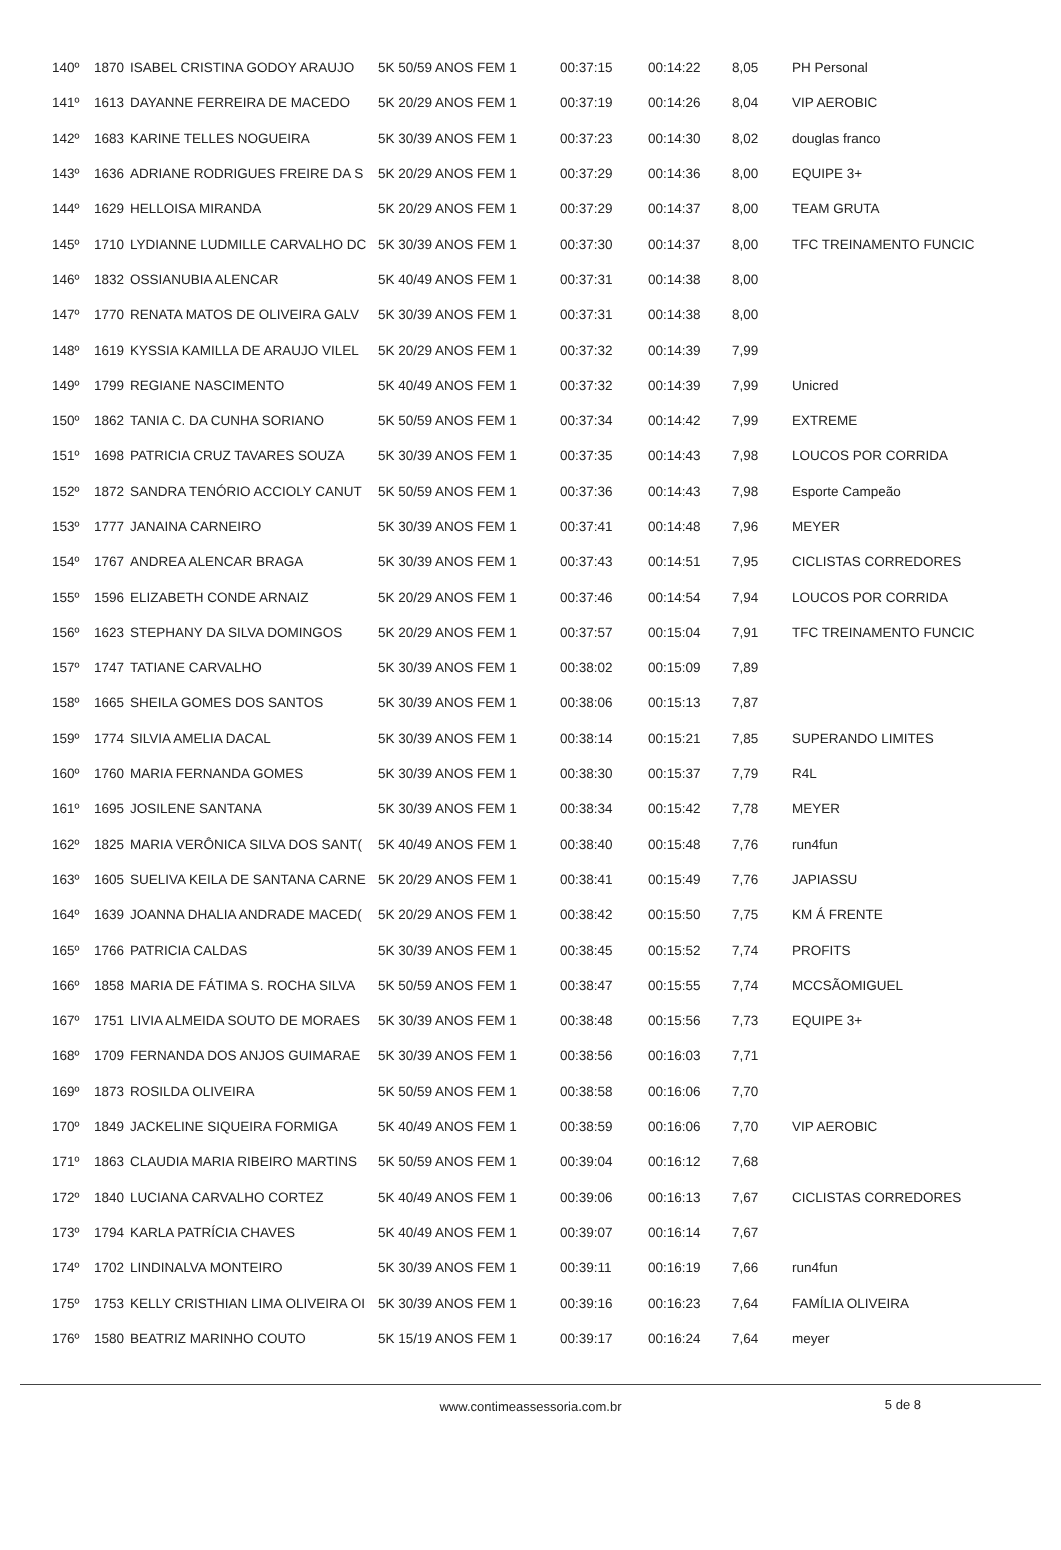| 140º | 1870 | ISABEL CRISTINA GODOY ARAUJO | 5K 50/59 ANOS FEM 1 | 00:37:15 | 00:14:22 | 8,05 | PH Personal |
| 141º | 1613 | DAYANNE FERREIRA DE MACEDO | 5K 20/29 ANOS FEM 1 | 00:37:19 | 00:14:26 | 8,04 | VIP AEROBIC |
| 142º | 1683 | KARINE TELLES NOGUEIRA | 5K 30/39 ANOS FEM 1 | 00:37:23 | 00:14:30 | 8,02 | douglas franco |
| 143º | 1636 | ADRIANE RODRIGUES FREIRE DA S | 5K 20/29 ANOS FEM 1 | 00:37:29 | 00:14:36 | 8,00 | EQUIPE 3+ |
| 144º | 1629 | HELLOISA MIRANDA | 5K 20/29 ANOS FEM 1 | 00:37:29 | 00:14:37 | 8,00 | TEAM GRUTA |
| 145º | 1710 | LYDIANNE LUDMILLE CARVALHO DC | 5K 30/39 ANOS FEM 1 | 00:37:30 | 00:14:37 | 8,00 | TFC TREINAMENTO FUNCIC |
| 146º | 1832 | OSSIANUBIA ALENCAR | 5K 40/49 ANOS FEM 1 | 00:37:31 | 00:14:38 | 8,00 | |
| 147º | 1770 | RENATA MATOS DE OLIVEIRA GALV | 5K 30/39 ANOS FEM 1 | 00:37:31 | 00:14:38 | 8,00 | |
| 148º | 1619 | KYSSIA KAMILLA DE ARAUJO VILEL | 5K 20/29 ANOS FEM 1 | 00:37:32 | 00:14:39 | 7,99 | |
| 149º | 1799 | REGIANE NASCIMENTO | 5K 40/49 ANOS FEM 1 | 00:37:32 | 00:14:39 | 7,99 | Unicred |
| 150º | 1862 | TANIA C. DA CUNHA SORIANO | 5K 50/59 ANOS FEM 1 | 00:37:34 | 00:14:42 | 7,99 | EXTREME |
| 151º | 1698 | PATRICIA CRUZ TAVARES SOUZA | 5K 30/39 ANOS FEM 1 | 00:37:35 | 00:14:43 | 7,98 | LOUCOS POR CORRIDA |
| 152º | 1872 | SANDRA TENÓRIO ACCIOLY CANUT | 5K 50/59 ANOS FEM 1 | 00:37:36 | 00:14:43 | 7,98 | Esporte Campeão |
| 153º | 1777 | JANAINA CARNEIRO | 5K 30/39 ANOS FEM 1 | 00:37:41 | 00:14:48 | 7,96 | MEYER |
| 154º | 1767 | ANDREA ALENCAR BRAGA | 5K 30/39 ANOS FEM 1 | 00:37:43 | 00:14:51 | 7,95 | CICLISTAS CORREDORES |
| 155º | 1596 | ELIZABETH CONDE ARNAIZ | 5K 20/29 ANOS FEM 1 | 00:37:46 | 00:14:54 | 7,94 | LOUCOS POR CORRIDA |
| 156º | 1623 | STEPHANY DA SILVA DOMINGOS | 5K 20/29 ANOS FEM 1 | 00:37:57 | 00:15:04 | 7,91 | TFC TREINAMENTO FUNCIC |
| 157º | 1747 | TATIANE CARVALHO | 5K 30/39 ANOS FEM 1 | 00:38:02 | 00:15:09 | 7,89 | |
| 158º | 1665 | SHEILA GOMES DOS SANTOS | 5K 30/39 ANOS FEM 1 | 00:38:06 | 00:15:13 | 7,87 | |
| 159º | 1774 | SILVIA AMELIA DACAL | 5K 30/39 ANOS FEM 1 | 00:38:14 | 00:15:21 | 7,85 | SUPERANDO LIMITES |
| 160º | 1760 | MARIA FERNANDA GOMES | 5K 30/39 ANOS FEM 1 | 00:38:30 | 00:15:37 | 7,79 | R4L |
| 161º | 1695 | JOSILENE SANTANA | 5K 30/39 ANOS FEM 1 | 00:38:34 | 00:15:42 | 7,78 | MEYER |
| 162º | 1825 | MARIA VERÔNICA SILVA DOS SANT( | 5K 40/49 ANOS FEM 1 | 00:38:40 | 00:15:48 | 7,76 | run4fun |
| 163º | 1605 | SUELIVA KEILA DE SANTANA CARNE | 5K 20/29 ANOS FEM 1 | 00:38:41 | 00:15:49 | 7,76 | JAPIASSU |
| 164º | 1639 | JOANNA DHALIA ANDRADE MACED( | 5K 20/29 ANOS FEM 1 | 00:38:42 | 00:15:50 | 7,75 | KM Á FRENTE |
| 165º | 1766 | PATRICIA CALDAS | 5K 30/39 ANOS FEM 1 | 00:38:45 | 00:15:52 | 7,74 | PROFITS |
| 166º | 1858 | MARIA DE FÁTIMA S. ROCHA SILVA | 5K 50/59 ANOS FEM 1 | 00:38:47 | 00:15:55 | 7,74 | MCCSÃOMIGUEL |
| 167º | 1751 | LIVIA ALMEIDA SOUTO DE MORAES | 5K 30/39 ANOS FEM 1 | 00:38:48 | 00:15:56 | 7,73 | EQUIPE 3+ |
| 168º | 1709 | FERNANDA DOS ANJOS GUIMARAE | 5K 30/39 ANOS FEM 1 | 00:38:56 | 00:16:03 | 7,71 | |
| 169º | 1873 | ROSILDA OLIVEIRA | 5K 50/59 ANOS FEM 1 | 00:38:58 | 00:16:06 | 7,70 | |
| 170º | 1849 | JACKELINE SIQUEIRA FORMIGA | 5K 40/49 ANOS FEM 1 | 00:38:59 | 00:16:06 | 7,70 | VIP AEROBIC |
| 171º | 1863 | CLAUDIA MARIA RIBEIRO MARTINS | 5K 50/59 ANOS FEM 1 | 00:39:04 | 00:16:12 | 7,68 | |
| 172º | 1840 | LUCIANA CARVALHO CORTEZ | 5K 40/49 ANOS FEM 1 | 00:39:06 | 00:16:13 | 7,67 | CICLISTAS CORREDORES |
| 173º | 1794 | KARLA PATRÍCIA CHAVES | 5K 40/49 ANOS FEM 1 | 00:39:07 | 00:16:14 | 7,67 | |
| 174º | 1702 | LINDINALVA MONTEIRO | 5K 30/39 ANOS FEM 1 | 00:39:11 | 00:16:19 | 7,66 | run4fun |
| 175º | 1753 | KELLY CRISTHIAN LIMA OLIVEIRA OI | 5K 30/39 ANOS FEM 1 | 00:39:16 | 00:16:23 | 7,64 | FAMÍLIA OLIVEIRA |
| 176º | 1580 | BEATRIZ MARINHO COUTO | 5K 15/19 ANOS FEM 1 | 00:39:17 | 00:16:24 | 7,64 | meyer |
www.contimeassessoria.com.br
5 de 8